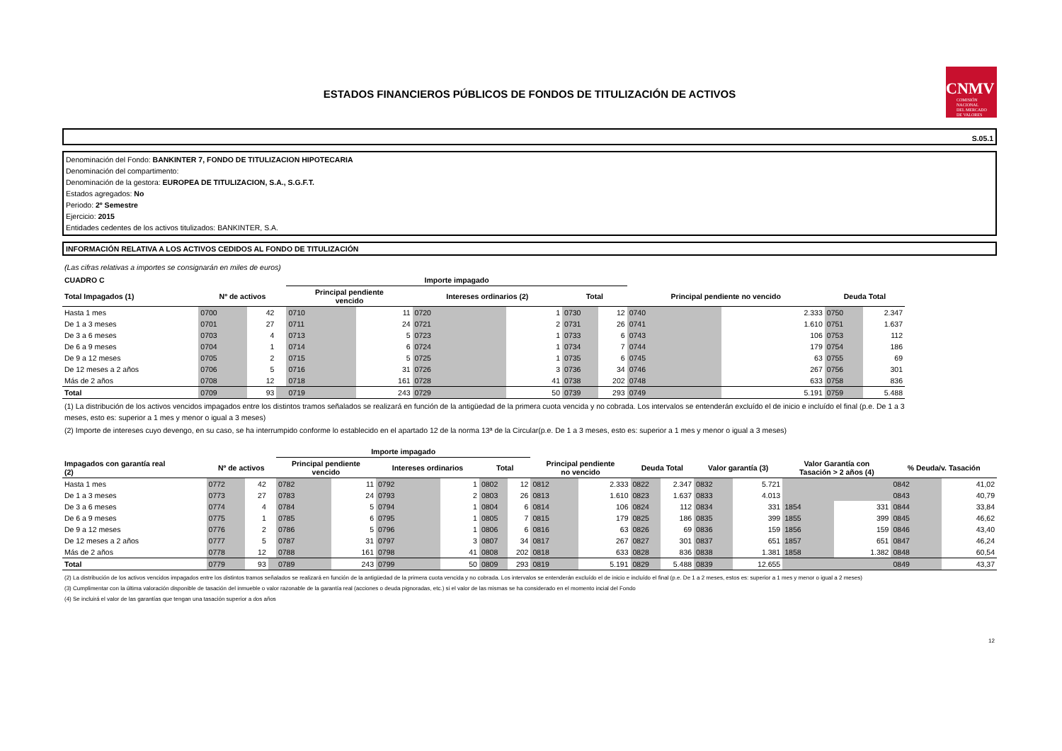CNMV
COMISIÓN
NACIONAL
DEL MERCADO
DE VALORES
ESTADOS FINANCIEROS PÚBLICOS DE FONDOS DE TITULIZACIÓN DE ACTIVOS
S.05.1
Denominación del Fondo: BANKINTER 7, FONDO DE TITULIZACION HIPOTECARIA
Denominación del compartimento:
Denominación de la gestora: EUROPEA DE TITULIZACION, S.A., S.G.F.T.
Estados agregados: No
Periodo: 2º Semestre
Ejercicio: 2015
Entidades cedentes de los activos titulizados: BANKINTER, S.A.
INFORMACIÓN RELATIVA A LOS ACTIVOS CEDIDOS AL FONDO DE TITULIZACIÓN
(Las cifras relativas a importes se consignarán en miles de euros)
| CUADRO C | | | | Importe impagado | | | | | | | | | |
| --- | --- | --- | --- | --- | --- | --- | --- | --- | --- | --- | --- | --- | --- |
| Total Impagados (1) | Nº de activos | | | Principal pendiente vencido | | Intereses ordinarios (2) | | Total | | Principal pendiente no vencido | | Deuda Total | |
| Hasta 1 mes | 0700 | 42 | | 0710 | 11 | 0720 | 1 | 0730 | 12 | 0740 | 2.333 | 0750 | 2.347 |
| De 1 a 3 meses | 0701 | 27 | | 0711 | 24 | 0721 | 2 | 0731 | 26 | 0741 | 1.610 | 0751 | 1.637 |
| De 3 a 6 meses | 0703 | 4 | | 0713 | 5 | 0723 | 1 | 0733 | 6 | 0743 | 106 | 0753 | 112 |
| De 6 a 9 meses | 0704 | 1 | | 0714 | 6 | 0724 | 1 | 0734 | 7 | 0744 | 179 | 0754 | 186 |
| De 9 a 12 meses | 0705 | 2 | | 0715 | 5 | 0725 | 1 | 0735 | 6 | 0745 | 63 | 0755 | 69 |
| De 12 meses a 2 años | 0706 | 5 | | 0716 | 31 | 0726 | 3 | 0736 | 34 | 0746 | 267 | 0756 | 301 |
| Más de 2 años | 0708 | 12 | | 0718 | 161 | 0728 | 41 | 0738 | 202 | 0748 | 633 | 0758 | 836 |
| Total | 0709 | 93 | | 0719 | 243 | 0729 | 50 | 0739 | 293 | 0749 | 5.191 | 0759 | 5.488 |
(1) La distribución de los activos vencidos impagados entre los distintos tramos señalados se realizará en función de la antigüedad de la primera cuota vencida y no cobrada. Los intervalos se entenderán excluído el de inicio e incluído el final (p.e. De 1 a 3 meses, esto es: superior a 1 mes y menor o igual a 3 meses)
(2) Importe de intereses cuyo devengo, en su caso, se ha interrumpido conforme lo establecido en el apartado 12 de la norma 13ª de la Circular(p.e. De 1 a 3 meses, esto es: superior a 1 mes y menor o igual a 3 meses)
| | | | | Importe impagado | | | | | | | | | | | | | | | |
| --- | --- | --- | --- | --- | --- | --- | --- | --- | --- | --- | --- | --- | --- | --- | --- | --- | --- | --- | --- |
| Impagados con garantía real (2) | Nº de activos | | | Principal pendiente vencido | | Intereses ordinarios | | Total | | Principal pendiente no vencido | | Deuda Total | | Valor garantía (3) | | Valor Garantía con Tasación > 2 años (4) | | % Deuda/v. Tasación | |
| Hasta 1 mes | 0772 | 42 | | 0782 | 11 | 0792 | 1 | 0802 | 12 | 0812 | 2.333 | 0822 | 2.347 | 0832 | 5.721 | | | 0842 | 41,02 |
| De 1 a 3 meses | 0773 | 27 | | 0783 | 24 | 0793 | 2 | 0803 | 26 | 0813 | 1.610 | 0823 | 1.637 | 0833 | 4.013 | | | 0843 | 40,79 |
| De 3 a 6 meses | 0774 | 4 | | 0784 | 5 | 0794 | 1 | 0804 | 6 | 0814 | 106 | 0824 | 112 | 0834 | 331 | 1854 | 331 | 0844 | 33,84 |
| De 6 a 9 meses | 0775 | 1 | | 0785 | 6 | 0795 | 1 | 0805 | 7 | 0815 | 179 | 0825 | 186 | 0835 | 399 | 1855 | 399 | 0845 | 46,62 |
| De 9 a 12 meses | 0776 | 2 | | 0786 | 5 | 0796 | 1 | 0806 | 6 | 0816 | 63 | 0826 | 69 | 0836 | 159 | 1856 | 159 | 0846 | 43,40 |
| De 12 meses a 2 años | 0777 | 5 | | 0787 | 31 | 0797 | 3 | 0807 | 34 | 0817 | 267 | 0827 | 301 | 0837 | 651 | 1857 | 651 | 0847 | 46,24 |
| Más de 2 años | 0778 | 12 | | 0788 | 161 | 0798 | 41 | 0808 | 202 | 0818 | 633 | 0828 | 836 | 0838 | 1.381 | 1858 | 1.382 | 0848 | 60,54 |
| Total | 0779 | 93 | | 0789 | 243 | 0799 | 50 | 0809 | 293 | 0819 | 5.191 | 0829 | 5.488 | 0839 | 12.655 | | | 0849 | 43,37 |
(2) La distribución de los activos vencidos impagados entre los distintos tramos señalados se realizará en función de la antigüedad de la primera cuota vencida y no cobrada. Los intervalos se entenderán excluído el de inicio e incluído el final (p.e. De 1 a 2 meses, estos es: superior a 1 mes y menor o igual a 2 meses)
(3) Cumplimentar con la última valoración disponible de tasación del inmueble o valor razonable de la garantía real (acciones o deuda pignoradas, etc.) si el valor de las mismas se ha considerado en el momento incial del Fondo
(4) Se incluirá el valor de las garantías que tengan una tasación superior a dos años
12